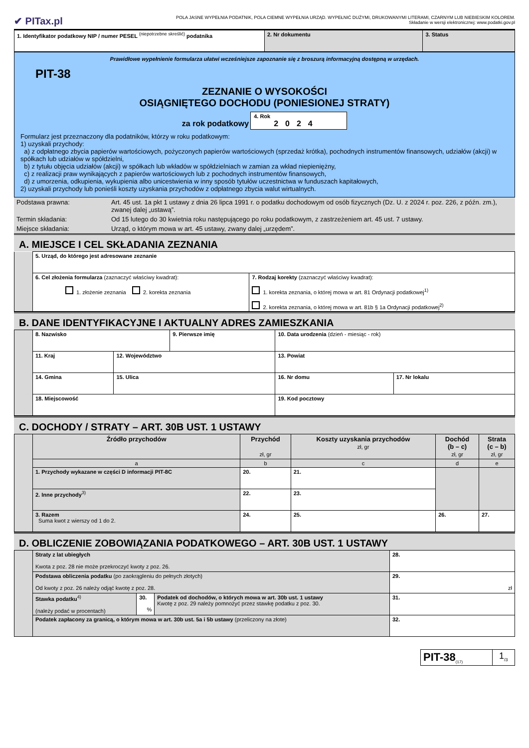✔ PITax.pl
POLA JASNE WYPEŁNIA PODATNIK, POLA CIEMNE WYPEŁNIA URZĄD. WYPEŁNIĆ DUŻYMI, DRUKOWANYMI LITERAMI, CZARNYM LUB NIEBIESKIM KOLOREM.
Składanie w wersji elektronicznej: www.podatki.gov.pl
| 1. Identyfikator podatkowy NIP / numer PESEL <sup>(niepotrzebne skreślić)</sup> podatnika | 2. Nr dokumentu | 3. Status |
Prawidłowe wypełnienie formularza ułatwi wcześniejsze zapoznanie się z broszurą informacyjną dostępną w urzędach.
PIT-38
ZEZNANIE O WYSOKOŚCI
OSIĄGNIĘTEGO DOCHODU (PONIESIONEJ STRATY)
za rok podatkowy 4. Rok
2024
Formularz jest przeznaczony dla podatników, którzy w roku podatkowym:
1) uzyskali przychody:
a) z odpłatnego zbycia papierów wartościowych, pożyczonych papierów wartościowych (sprzedaż krótka), pochodnych instrumentów finansowych, udziałów (akcji) w spółkach lub udziałów w spółdzielni,
b) z tytułu objęcia udziałów (akcji) w spółkach lub wkładów w spółdzielniach w zamian za wkład niepieniężny,
c) z realizacji praw wynikających z papierów wartościowych lub z pochodnych instrumentów finansowych,
d) z umorzenia, odkupienia, wykupienia albo unicestwienia w inny sposób tytułów uczestnictwa w funduszach kapitałowych,
2) uzyskali przychody lub ponieśli koszty uzyskania przychodów z odpłatnego zbycia walut wirtualnych.
| Podstawa prawna: | Art. 45 ust. 1a pkt 1 ustawy z dnia 26 lipca 1991 r. o podatku dochodowym od osób fizycznych (Dz. U. z 2024 r. poz. 226, z późn. zm.), zwanej dalej „ustawą”. |
| Termin składania: | Od 15 lutego do 30 kwietnia roku następującego po roku podatkowym, z zastrzeżeniem art. 45 ust. 7 ustawy. |
| Miejsce składania: | Urząd, o którym mowa w art. 45 ustawy, zwany dalej „urzędem”. |
A. MIEJSCE I CEL SKŁADANIA ZEZNANIA
| | 5. Urząd, do którego jest adresowane zeznanie | |
| | 6. Cel złożenia formularza (zaznaczyć właściwy kwadrat): 1. złożenie zeznania 2. korekta zeznania | 7. Rodzaj korekty (zaznaczyć właściwy kwadrat): 1. korekta zeznania, o której mowa w art. 81 Ordynacji podatkowej<sup>1)</sup> 2. korekta zeznania, o której mowa w art. 81b § 1a Ordynacji podatkowej<sup>2)</sup> |
B. DANE IDENTYFIKACYJNE I AKTUALNY ADRES ZAMIESZKANIA
| | 8. Nazwisko | | 9. Pierwsze imię | | 10. Data urodzenia (dzień - miesiąc - rok) | |
| | 11. Kraj | 12. Województwo | | 13. Powiat | | |
| | 14. Gmina | 15. Ulica | | | 16. Nr domu | 17. Nr lokalu |
| | 18. Miejscowość | | | | 19. Kod pocztowy | |
C. DOCHODY / STRATY – ART. 30B UST. 1 USTAWY
| | Źródło przychodów | Przychód zł, gr | Koszty uzyskania przychodów zł, gr | Dochód (b – c) zł, gr | Strata (c – b) zł, gr |
| | a | b | c | d | e |
| | 1. Przychody wykazane w części D informacji PIT-8C | 20. | 21. | | |
| | 2. Inne przychody<sup>3)</sup> | 22. | 23. | | |
| | 3. Razem Suma kwot z wierszy od 1 do 2. | 24. | 25. | 26. | 27. |
D. OBLICZENIE ZOBOWIĄZANIA PODATKOWEGO – ART. 30B UST. 1 USTAWY
| | Straty z lat ubiegłych Kwota z poz. 28 nie może przekroczyć kwoty z poz. 26. | | | 28. |
| | Podstawa obliczenia podatku (po zaokrągleniu do pełnych złotych) Od kwoty z poz. 26 należy odjąć kwotę z poz. 28. | | | 29. zł |
| | Stawka podatku<sup>4)</sup> (należy podać w procentach) | 30. % | Podatek od dochodów, o których mowa w art. 30b ust. 1 ustawy Kwotę z poz. 29 należy pomnożyć przez stawkę podatku z poz. 30. | 31. |
| | Podatek zapłacony za granicą, o którym mowa w art. 30b ust. 5a i 5b ustawy (przeliczony na złote) | | | 32. |
| PIT-38<sub>(17)</sub> | 1<sub>/3</sub> |